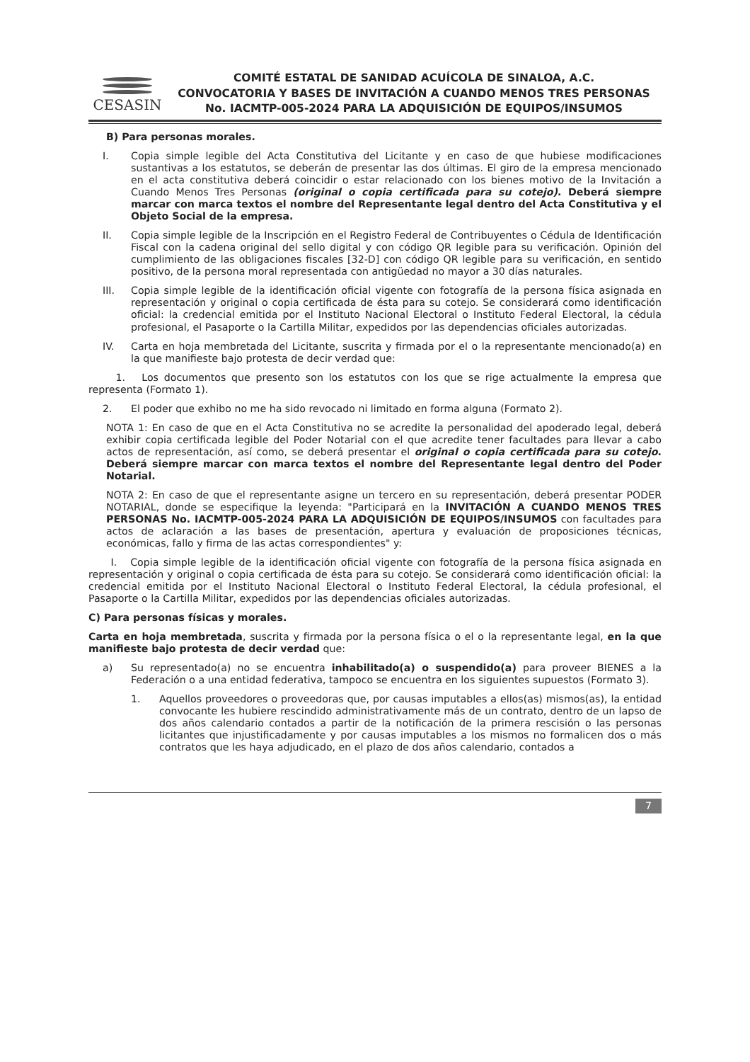CESASIN
COMITÉ ESTATAL DE SANIDAD ACUÍCOLA DE SINALOA, A.C.
CONVOCATORIA Y BASES DE INVITACIÓN A CUANDO MENOS TRES PERSONAS No. IACMTP-005-2024 PARA LA ADQUISICIÓN DE EQUIPOS/INSUMOS
B) Para personas morales.
I. Copia simple legible del Acta Constitutiva del Licitante y en caso de que hubiese modificaciones sustantivas a los estatutos, se deberán de presentar las dos últimas. El giro de la empresa mencionado en el acta constitutiva deberá coincidir o estar relacionado con los bienes motivo de la Invitación a Cuando Menos Tres Personas (original o copia certificada para su cotejo). Deberá siempre marcar con marca textos el nombre del Representante legal dentro del Acta Constitutiva y el Objeto Social de la empresa.
II. Copia simple legible de la Inscripción en el Registro Federal de Contribuyentes o Cédula de Identificación Fiscal con la cadena original del sello digital y con código QR legible para su verificación. Opinión del cumplimiento de las obligaciones fiscales [32-D] con código QR legible para su verificación, en sentido positivo, de la persona moral representada con antigüedad no mayor a 30 días naturales.
III. Copia simple legible de la identificación oficial vigente con fotografía de la persona física asignada en representación y original o copia certificada de ésta para su cotejo. Se considerará como identificación oficial: la credencial emitida por el Instituto Nacional Electoral o Instituto Federal Electoral, la cédula profesional, el Pasaporte o la Cartilla Militar, expedidos por las dependencias oficiales autorizadas.
IV. Carta en hoja membretada del Licitante, suscrita y firmada por el o la representante mencionado(a) en la que manifieste bajo protesta de decir verdad que:
1. Los documentos que presento son los estatutos con los que se rige actualmente la empresa que representa (Formato 1).
2. El poder que exhibo no me ha sido revocado ni limitado en forma alguna (Formato 2).
NOTA 1: En caso de que en el Acta Constitutiva no se acredite la personalidad del apoderado legal, deberá exhibir copia certificada legible del Poder Notarial con el que acredite tener facultades para llevar a cabo actos de representación, así como, se deberá presentar el original o copia certificada para su cotejo. Deberá siempre marcar con marca textos el nombre del Representante legal dentro del Poder Notarial.
NOTA 2: En caso de que el representante asigne un tercero en su representación, deberá presentar PODER NOTARIAL, donde se especifique la leyenda: "Participará en la INVITACIÓN A CUANDO MENOS TRES PERSONAS No. IACMTP-005-2024 PARA LA ADQUISICIÓN DE EQUIPOS/INSUMOS con facultades para actos de aclaración a las bases de presentación, apertura y evaluación de proposiciones técnicas, económicas, fallo y firma de las actas correspondientes" y:
I. Copia simple legible de la identificación oficial vigente con fotografía de la persona física asignada en representación y original o copia certificada de ésta para su cotejo. Se considerará como identificación oficial: la credencial emitida por el Instituto Nacional Electoral o Instituto Federal Electoral, la cédula profesional, el Pasaporte o la Cartilla Militar, expedidos por las dependencias oficiales autorizadas.
C) Para personas físicas y morales.
Carta en hoja membretada, suscrita y firmada por la persona física o el o la representante legal, en la que manifieste bajo protesta de decir verdad que:
a) Su representado(a) no se encuentra inhabilitado(a) o suspendido(a) para proveer BIENES a la Federación o a una entidad federativa, tampoco se encuentra en los siguientes supuestos (Formato 3).
1. Aquellos proveedores o proveedoras que, por causas imputables a ellos(as) mismos(as), la entidad convocante les hubiere rescindido administrativamente más de un contrato, dentro de un lapso de dos años calendario contados a partir de la notificación de la primera rescisión o las personas licitantes que injustificadamente y por causas imputables a los mismos no formalicen dos o más contratos que les haya adjudicado, en el plazo de dos años calendario, contados a
7